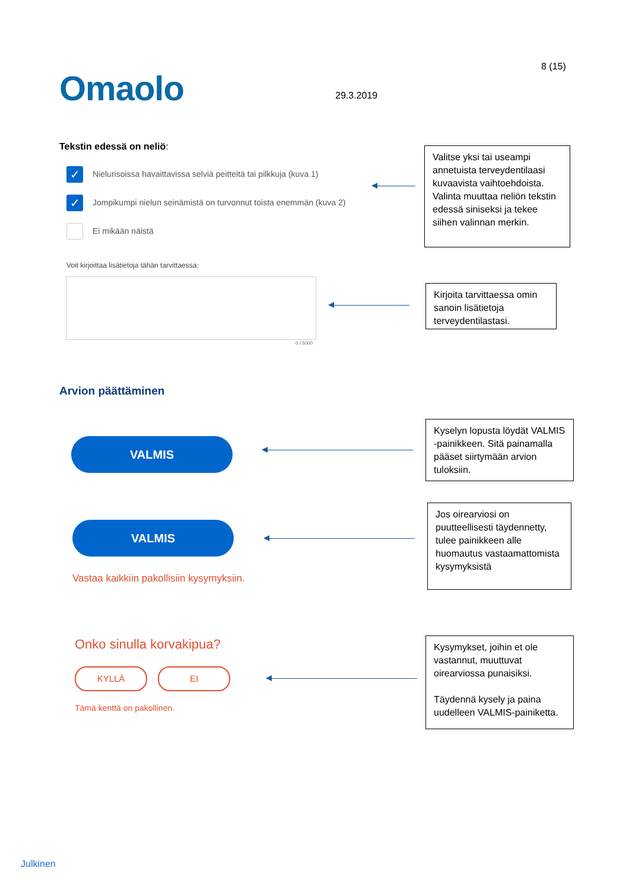8 (15)
Omaolo 29.3.2019
Tekstin edessä on neliö:
✓ Nielurisoissa havaittavissa selviä peitteitä tai pilkkuja (kuva 1)
✓ Jompikumpi nielun seinämistä on turvonnut toista enemmän (kuva 2)
Ei mikään näistä
Valitse yksi tai useampi annetuista terveydentilaasi kuvaavista vaihtoehdoista. Valinta muuttaa neliön tekstin edessä siniseksi ja tekee siihen valinnan merkin.
Voit kirjoittaa lisätietoja tähän tarvittaessa:
0 / 5000
Kirjoita tarvittaessa omin sanoin lisätietoja terveydentilastasi.
Arvion päättäminen
VALMIS
Kyselyn lopusta löydät VALMIS -painikkeen. Sitä painamalla pääset siirtymään arvion tuloksiin.
VALMIS
Vastaa kaikkiin pakollisiin kysymyksiin.
Jos oirearviosi on puutteellisesti täydennetty, tulee painikkeen alle huomautus vastaamattomista kysymyksistä
Onko sinulla korvakipua?
KYLLÄ EI
Tämä kenttä on pakollinen.
Kysymykset, joihin et ole vastannut, muuttuvat oirearviossa punaisiksi.
Täydennä kysely ja paina uudelleen VALMIS-painiketta.
Julkinen